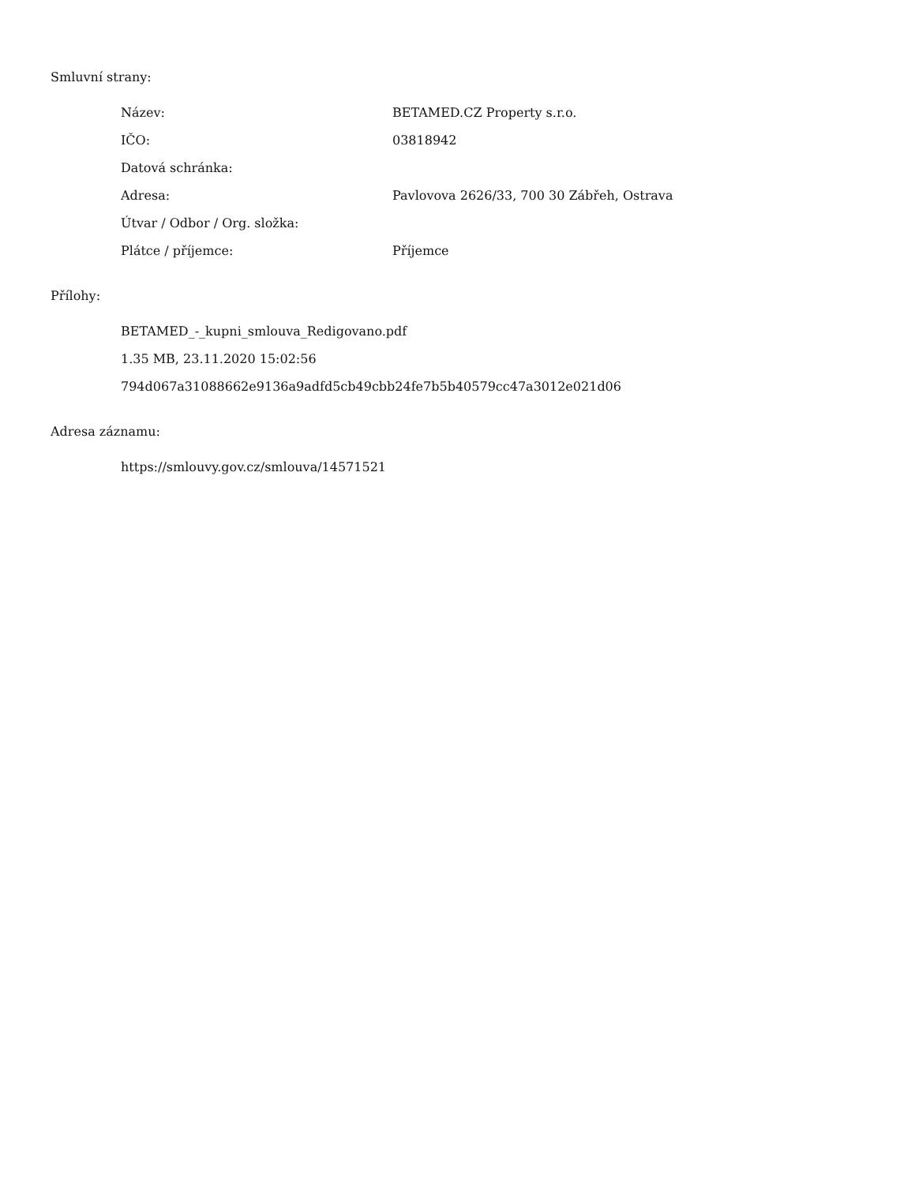Smluvní strany:
| Název: | BETAMED.CZ Property s.r.o. |
| IČO: | 03818942 |
| Datová schránka: | |
| Adresa: | Pavlovova 2626/33, 700 30 Zábřeh, Ostrava |
| Útvar / Odbor / Org. složka: | |
| Plátce / příjemce: | Příjemce |
Přílohy:
BETAMED_-_kupni_smlouva_Redigovano.pdf
1.35 MB, 23.11.2020 15:02:56
794d067a31088662e9136a9adfd5cb49cbb24fe7b5b40579cc47a3012e021d06
Adresa záznamu:
https://smlouvy.gov.cz/smlouva/14571521